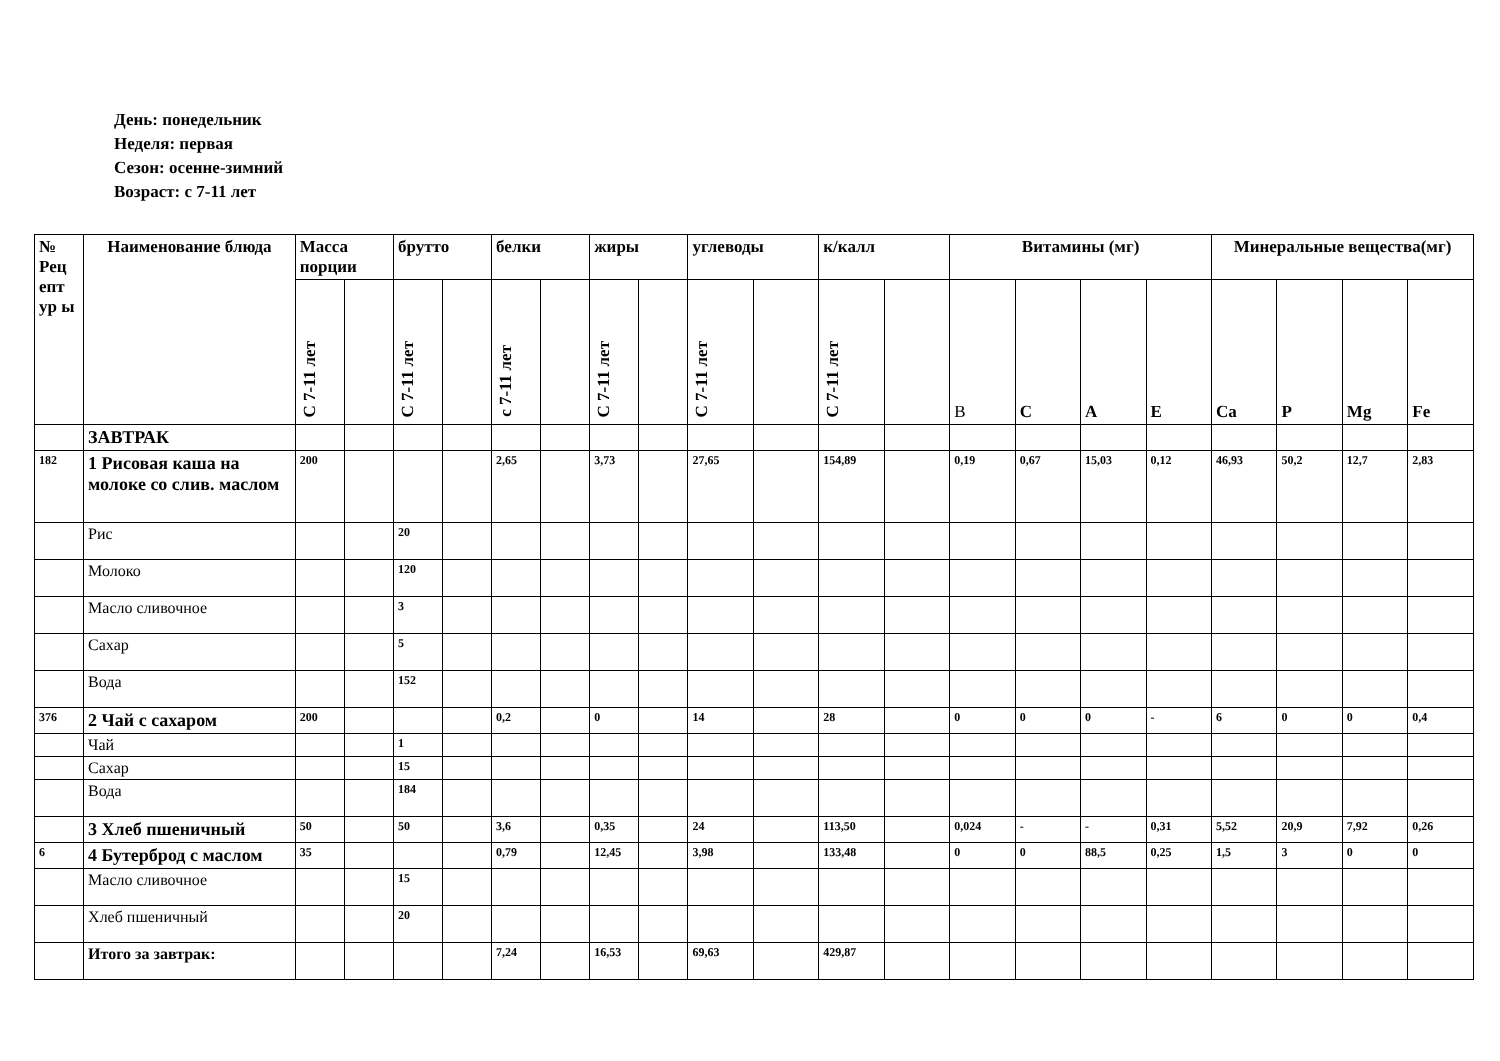День: понедельник
Неделя: первая
Сезон: осенне-зимний
Возраст: с 7-11 лет
| № Рец епт ур ы | Наименование блюда | Масса порции | | брутто | | белки | | жиры | | углеводы | | к/калл | | Витамины (мг) | | | | Минеральные вещества(мг) | | | |
| --- | --- | --- | --- | --- | --- | --- | --- | --- | --- | --- | --- | --- | --- | --- | --- | --- | --- | --- | --- | --- | --- |
| | | С 7-11 лет | | С 7-11 лет | | с 7-11 лет | | С 7-11 лет | | С 7-11 лет | | С 7-11 лет | | В | С | А | Е | Са | Р | Mg | Fe |
| | ЗАВТРАК | | | | | | | | | | | | | | | | | | | | |
| 182 | 1 Рисовая каша на молоке со слив. маслом | 200 | | | | 2,65 | | 3,73 | | 27,65 | | 154,89 | | 0,19 | 0,67 | 15,03 | 0,12 | 46,93 | 50,2 | 12,7 | 2,83 |
| | Рис | | | 20 | | | | | | | | | | | | | | | | | |
| | Молоко | | | 120 | | | | | | | | | | | | | | | | | |
| | Масло сливочное | | | 3 | | | | | | | | | | | | | | | | | |
| | Сахар | | | 5 | | | | | | | | | | | | | | | | | |
| | Вода | | | 152 | | | | | | | | | | | | | | | | | |
| 376 | 2 Чай с сахаром | 200 | | | | 0,2 | | 0 | | 14 | | 28 | | 0 | 0 | 0 | - | 6 | 0 | 0 | 0,4 |
| | Чай | | | 1 | | | | | | | | | | | | | | | | | |
| | Сахар | | | 15 | | | | | | | | | | | | | | | | | |
| | Вода | | | 184 | | | | | | | | | | | | | | | | | |
| | 3 Хлеб пшеничный | 50 | | 50 | | 3,6 | | 0,35 | | 24 | | 113,50 | | 0,024 | - | - | 0,31 | 5,52 | 20,9 | 7,92 | 0,26 |
| 6 | 4 Бутерброд с маслом | 35 | | | | 0,79 | | 12,45 | | 3,98 | | 133,48 | | 0 | 0 | 88,5 | 0,25 | 1,5 | 3 | 0 | 0 |
| | Масло сливочное | | | 15 | | | | | | | | | | | | | | | | | |
| | Хлеб пшеничный | | | 20 | | | | | | | | | | | | | | | | | |
| | Итого за завтрак: | | | | | 7,24 | | 16,53 | | 69,63 | | 429,87 | | | | | | | | | |